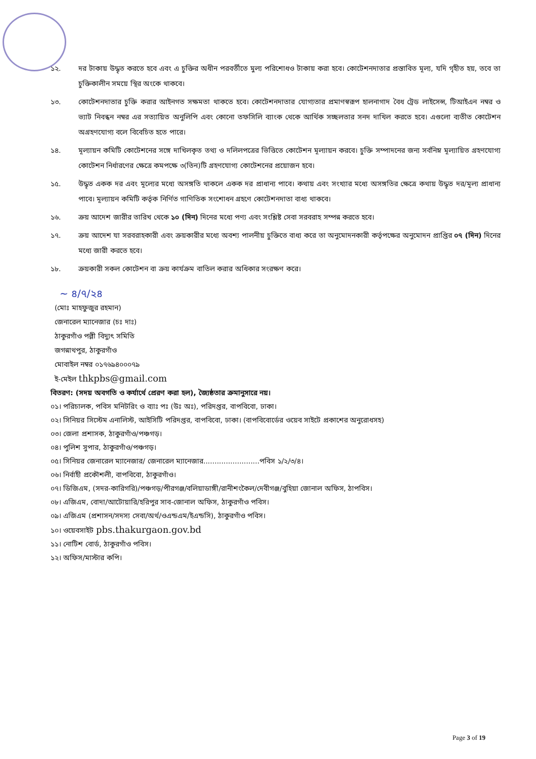১২. দর টাকায় উদ্ধৃত করতে হবে এবং এ চুক্তির অধীন পরবর্তীতে মুল্য পরিশোধও টাকায় করা হবে। কোটেশনদাতার প্রস্তাবিত মূল্য, যদি গৃহীত হয়, তবে তা চুক্তিকালীন সময়ে স্থির অংকে থাকবে।
১৩. কোটেশনদাতার চুক্তি করার আইনগত সক্ষমতা থাকতে হবে। কোটেশনদাতার যোগ্যতার প্রমাণস্বরূপ হালনাগাদ বৈধ ট্রেড লাইসেন্স, টিআইএন নম্বর ও ভ্যাট নিবন্ধন নম্বর এর সত্যায়িত অনুলিপি এবং কোনো তফসিলি ব্যাংক থেকে আর্থিক সচ্ছলতার সনদ দাখিল করতে হবে। এগুলো ব্যতীত কোটেশন অগ্রহণযোগ্য বলে বিবেচিত হতে পারে।
১৪. মূল্যায়ন কমিটি কোটেশনের সঙ্গে দাখিলকৃত তথ্য ও দলিলপত্রের ভিত্তিতে কোটেশন মূল্যায়ন করবে। চুক্তি সম্পাদনের জন্য সর্বনিম্ন মূল্যায়িত গ্রহণযোগ্য কোটেশন নির্ধারণের ক্ষেত্রে কমপক্ষে ৩(তিন)টি গ্রহণযোগ্য কোটেশনের প্রয়োজন হবে।
১৫. উদ্ধৃত একক দর এবং মূল্যের মধ্যে অসঙ্গতি থাকলে একক দর প্রাধান্য পাবে। কথায় এবং সংখ্যার মধ্যে অসঙ্গতির ক্ষেত্রে কথায় উদ্ধৃত দর/মূল্য প্রাধান্য পাবে। মূল্যায়ন কমিটি কর্তৃক নির্ণিত গাণিতিক সংশোধন গ্রহণে কোটেশনদাতা বাধ্য থাকবে।
১৬. ক্রয় আদেশ জারীর তারিখ থেকে ১০ (দিন) দিনের মধ্যে পণ্য এবং সংশ্লিষ্ট সেবা সরবরাহ সম্পন্ন করতে হবে।
১৭. ক্রয় আদেশ যা সরবরাহকারী এবং ক্রয়কারীর মধ্যে অবশ্য পালনীয় চুক্তিতে বাধ্য করে তা অনুমোদনকারী কর্তৃপক্ষের অনুমোদন প্রাপ্তির ০৭ (দিন) দিনের মধ্যে জারী করতে হবে।
১৮. ক্রয়কারী সকল কোটেশন বা ক্রয় কার্যক্রম বাতিল করার অধিকার সংরক্ষণ করে।
~ ৪/৭/২৪
(মোঃ মাহফুজুর রহমান)
জেনারেল ম্যানেজার (চঃ দাঃ)
ঠাকুরগাঁও পল্লী বিদ্যুৎ সমিতি
জগন্নাথপুর, ঠাকুরগাঁও
মোবাইল নম্বর ০১৭৬৯৪০০০৭৯
ই-মেইল thkpbs@gmail.com
বিতরণ: (সদয় অবগতি ও কর্যার্থে প্রেরণ করা হল), জ্যৈষ্ঠতার ক্রমানুসারে নয়।
০১। পরিচালক, পবিস মনিটরিং ও ব্যাঃ পঃ (উঃ অঃ), পরিদপ্তর, বাপবিবো, ঢাকা।
০২। সিনিয়র সিস্টেম এনালিস্ট, আইসিটি পরিদপ্তর, বাপবিবো, ঢাকা। (বাপবিবোর্ডের ওয়েব সাইটে প্রকাশের অনুরোধসহ)
০৩। জেলা প্রশাসক, ঠাকুরগাঁও/পঞ্চগড়।
০৪। পুলিশ সুপার, ঠাকুরগাঁও/পঞ্চগড়।
০৫। সিনিয়র জেনারেল ম্যানেজার/ জেনারেল ম্যানেজার.........................পবিস ১/২/৩/৪।
০৬। নির্বাহী প্রকৌশলী, বাপবিবো, ঠাকুরগাঁও।
০৭। ডিজিএম, (সদর-কারিগরি)/পঞ্চগড়/পীরগঞ্জ/বলিয়াডাঙ্গী/রানীশংকৈল/দেবীগঞ্জ/বুহিয়া জোনাল অফিস, ঠাপবিস।
০৮। এজিএম, বোদা/আটোয়ারি/হরিপুর সাব-জোনাল অফিস, ঠাকুরগাঁও পবিস।
০৯। এজিএম (প্রশাসন/সদস্য সেবা/অর্থ/ওএন্ডএম/ইএন্ডসি), ঠাকুরগাঁও পবিস।
১০। ওয়েবসাইট pbs.thakurgaon.gov.bd
১১। নোটিশ বোর্ড, ঠাকুরগাঁও পবিস।
১২। অফিস/মাস্টার কপি।
Page 3 of 19